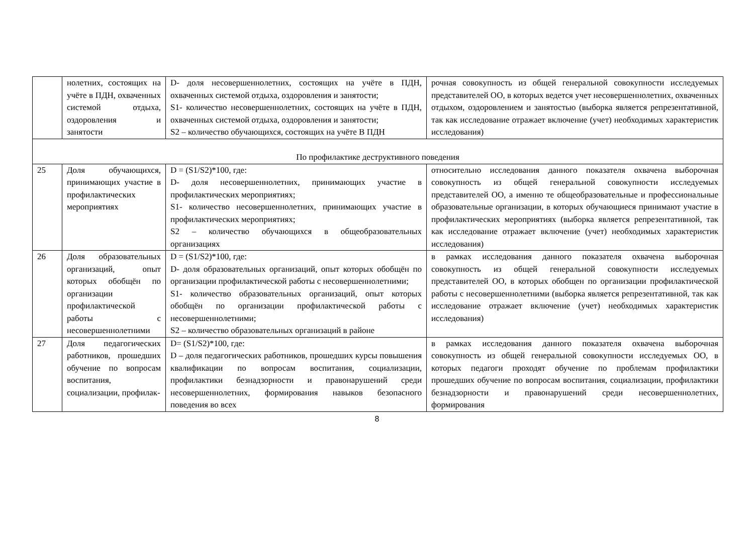| | нолетних, состоящих на учёте в ПДН, охваченных системой отдыха, оздоровления и занятости | D- доля несовершеннолетних, состоящих на учёте в ПДН, охваченных системой отдыха, оздоровления и занятости; S1- количество несовершеннолетних, состоящих на учёте в ПДН, охваченных системой отдыха, оздоровления и занятости; S2 – количество обучающихся, состоящих на учёте В ПДН | рочная совокупность из общей генеральной совокупности исследуемых представителей ОО, в которых ведется учет несовершеннолетних, охваченных отдыхом, оздоровлением и занятостью (выборка является репрезентативной, так как исследование отражает включение (учет) необходимых характеристик исследования) |
| По профилактике деструктивного поведения | | | |
| 25 | Доля обучающихся, принимающих участие в профилактических мероприятиях | D = (S1/S2)*100, где: D- доля несовершеннолетних, принимающих участие в профилактических мероприятиях; S1- количество несовершеннолетних, принимающих участие в профилактических мероприятиях; S2 – количество обучающихся в общеобразовательных организациях | относительно исследования данного показателя охвачена выборочная совокупность из общей генеральной совокупности исследуемых представителей ОО, а именно те общеобразовательные и профессиональные образовательные организации, в которых обучающиеся принимают участие в профилактических мероприятиях (выборка является репрезентативной, так как исследование отражает включение (учет) необходимых характеристик исследования) |
| 26 | Доля образовательных организаций, опыт которых обобщён по организации профилактической работы с несовершеннолетними | D = (S1/S2)*100, где: D- доля образовательных организаций, опыт которых обобщён по организации профилактической работы с несовершеннолетними; S1- количество образовательных организаций, опыт которых обобщён по организации профилактической работы с несовершеннолетними; S2 – количество образовательных организаций в районе | в рамках исследования данного показателя охвачена выборочная совокупность из общей генеральной совокупности исследуемых представителей ОО, в которых обобщен по организации профилактической работы с несовершеннолетними (выборка является репрезентативной, так как исследование отражает включение (учет) необходимых характеристик исследования) |
| 27 | Доля педагогических работников, прошедших обучение по вопросам воспитания, социализации, профилак- | D= (S1/S2)*100, где: D – доля педагогических работников, прошедших курсы повышения квалификации по вопросам воспитания, социализации, профилактики безнадзорности и правонарушений среди несовершеннолетних, формирования навыков безопасного поведения во всех | в рамках исследования данного показателя охвачена выборочная совокупность из общей генеральной совокупности исследуемых ОО, в которых педагоги проходят обучение по проблемам профилактики прошедших обучение по вопросам воспитания, социализации, профилактики безнадзорности и правонарушений среди несовершеннолетних, формирования |
8